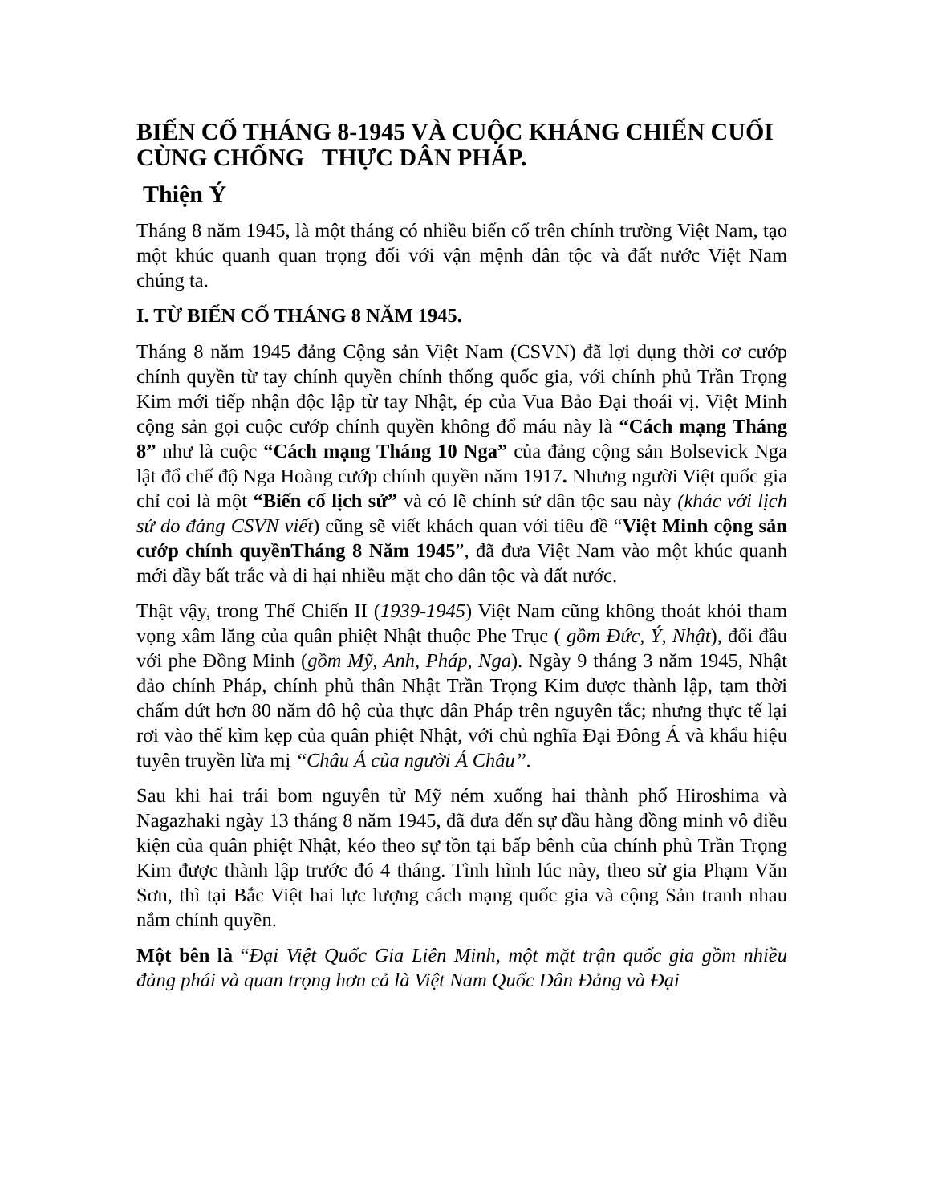BIẾN CỐ THÁNG 8-1945 VÀ CUỘC KHÁNG CHIẾN CUỐI CÙNG CHỐNG THỰC DÂN PHÁP.
Thiện Ý
Tháng 8 năm 1945, là một tháng có nhiều biến cố trên chính trường Việt Nam, tạo một khúc quanh quan trọng đối với vận mệnh dân tộc và đất nước Việt Nam chúng ta.
I. TỪ BIẾN CỐ THÁNG 8 NĂM 1945.
Tháng 8 năm 1945 đảng Cộng sản Việt Nam (CSVN) đã lợi dụng thời cơ cướp chính quyền từ tay chính quyền chính thống quốc gia, với chính phủ Trần Trọng Kim mới tiếp nhận độc lập từ tay Nhật, ép của Vua Bảo Đại thoái vị. Việt Minh cộng sản gọi cuộc cướp chính quyền không đổ máu này là “Cách mạng Tháng 8” như là cuộc “Cách mạng Tháng 10 Nga” của đảng cộng sản Bolsevick Nga lật đổ chế độ Nga Hoàng cướp chính quyền năm 1917. Nhưng người Việt quốc gia chỉ coi là một “Biến cố lịch sử” và có lẽ chính sử dân tộc sau này (khác với lịch sử do đảng CSVN viết) cũng sẽ viết khách quan với tiêu đề “Việt Minh cộng sản cướp chính quyềnTháng 8 Năm 1945”, đã đưa Việt Nam vào một khúc quanh mới đầy bất trắc và di hại nhiều mặt cho dân tộc và đất nước.
Thật vậy, trong Thế Chiến II (1939-1945) Việt Nam cũng không thoát khỏi tham vọng xâm lăng của quân phiệt Nhật thuộc Phe Trục ( gồm Đức, Ý, Nhật), đối đầu với phe Đồng Minh (gồm Mỹ, Anh, Pháp, Nga). Ngày 9 tháng 3 năm 1945, Nhật đảo chính Pháp, chính phủ thân Nhật Trần Trọng Kim được thành lập, tạm thời chấm dứt hơn 80 năm đô hộ của thực dân Pháp trên nguyên tắc; nhưng thực tế lại rơi vào thế kìm kẹp của quân phiệt Nhật, với chủ nghĩa Đại Đông Á và khẩu hiệu tuyên truyền lừa mị ‘‘Châu Á của người Á Châu’’.
Sau khi hai trái bom nguyên tử Mỹ ném xuống hai thành phố Hiroshima và Nagazhaki ngày 13 tháng 8 năm 1945, đã đưa đến sự đầu hàng đồng minh vô điều kiện của quân phiệt Nhật, kéo theo sự tồn tại bấp bênh của chính phủ Trần Trọng Kim được thành lập trước đó 4 tháng. Tình hình lúc này, theo sử gia Phạm Văn Sơn, thì tại Bắc Việt hai lực lượng cách mạng quốc gia và cộng Sản tranh nhau nắm chính quyền.
Một bên là “Đại Việt Quốc Gia Liên Minh, một mặt trận quốc gia gồm nhiều đảng phái và quan trọng hơn cả là Việt Nam Quốc Dân Đảng và Đại